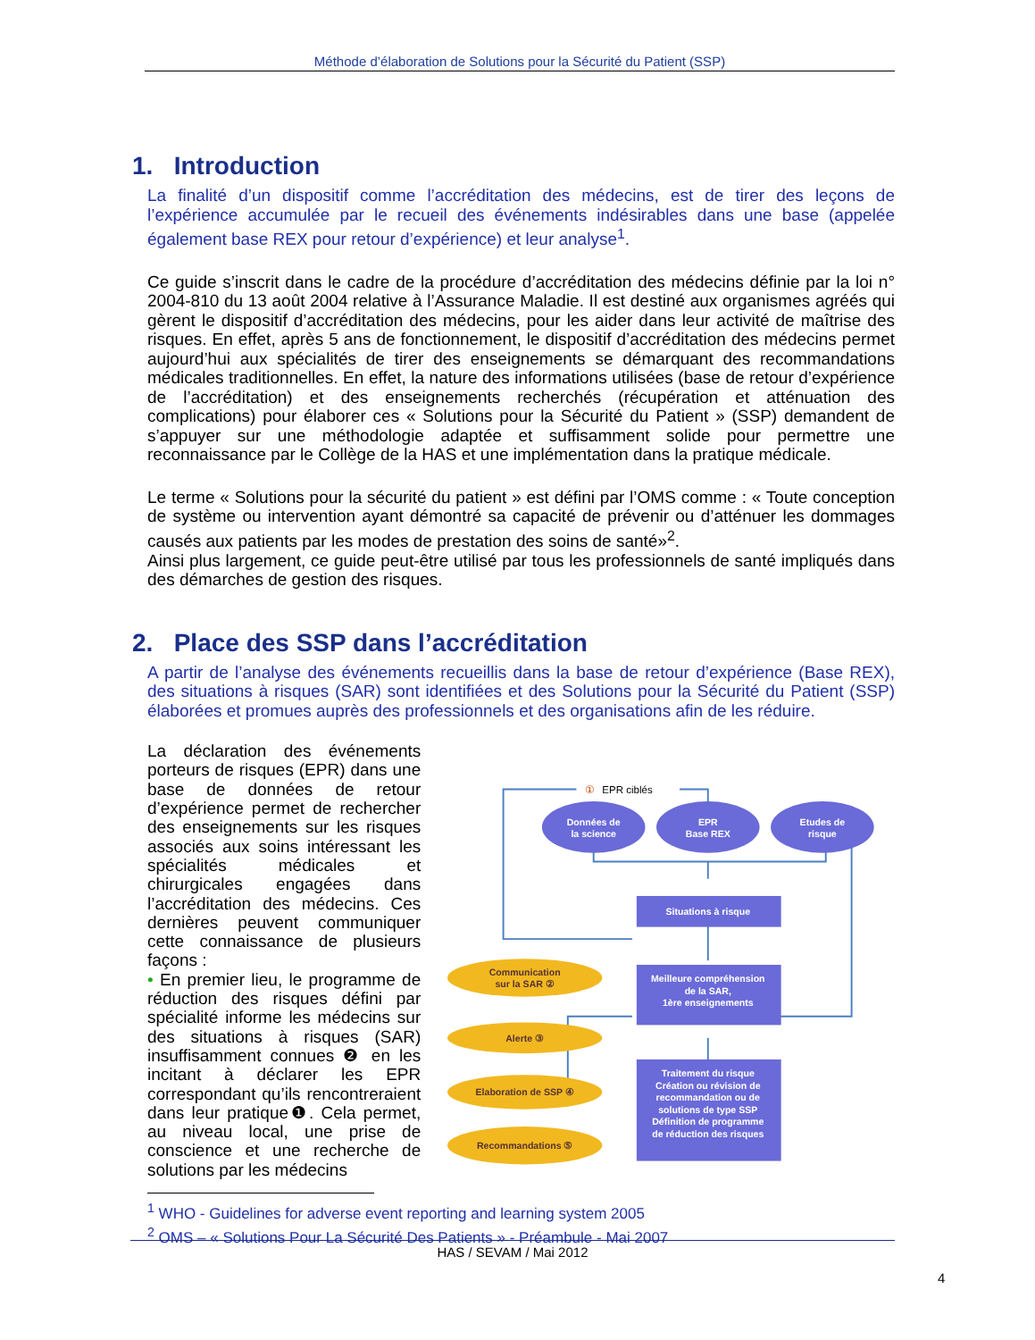Méthode d’élaboration de Solutions pour la Sécurité du Patient (SSP)
1. Introduction
La finalité d’un dispositif comme l’accréditation des médecins, est de tirer des leçons de l’expérience accumulée par le recueil des événements indésirables dans une base (appelée également base REX pour retour d’expérience) et leur analyse<sup>1</sup>.
Ce guide s’inscrit dans le cadre de la procédure d’accréditation des médecins définie par la loi n° 2004-810 du 13 août 2004 relative à l’Assurance Maladie. Il est destiné aux organismes agréés qui gèrent le dispositif d’accréditation des médecins, pour les aider dans leur activité de maîtrise des risques. En effet, après 5 ans de fonctionnement, le dispositif d’accréditation des médecins permet aujourd’hui aux spécialités de tirer des enseignements se démarquant des recommandations médicales traditionnelles. En effet, la nature des informations utilisées (base de retour d’expérience de l’accréditation) et des enseignements recherchés (récupération et atténuation des complications) pour élaborer ces « Solutions pour la Sécurité du Patient » (SSP) demandent de s’appuyer sur une méthodologie adaptée et suffisamment solide pour permettre une reconnaissance par le Collège de la HAS et une implémentation dans la pratique médicale.
Le terme « Solutions pour la sécurité du patient » est défini par l’OMS comme : « Toute conception de système ou intervention ayant démontré sa capacité de prévenir ou d’atténuer les dommages causés aux patients par les modes de prestation des soins de santé»<sup>2</sup>.
Ainsi plus largement, ce guide peut-être utilisé par tous les professionnels de santé impliqués dans des démarches de gestion des risques.
2. Place des SSP dans l’accréditation
A partir de l’analyse des événements recueillis dans la base de retour d’expérience (Base REX), des situations à risques (SAR) sont identifiées et des Solutions pour la Sécurité du Patient (SSP) élaborées et promues auprès des professionnels et des organisations afin de les réduire.
La déclaration des événements porteurs de risques (EPR) dans une base de données de retour d’expérience permet de rechercher des enseignements sur les risques associés aux soins intéressant les spécialités médicales et chirurgicales engagées dans l’accréditation des médecins. Ces dernières peuvent communiquer cette connaissance de plusieurs façons :
• En premier lieu, le programme de réduction des risques défini par spécialité informe les médecins sur des situations à risques (SAR) insuffisamment connues ❷ en les incitant à déclarer les EPR correspondant qu’ils rencontreraient dans leur pratique❶. Cela permet, au niveau local, une prise de conscience et une recherche de solutions par les médecins
①
EPR ciblés
Données de
la science
EPR
Base REX
Etudes de
risque
Situations à risque
Meilleure compréhension
de la SAR,
1ère enseignements
Traitement du risque
Création ou révision de
recommandation ou de
solutions de type SSP
Définition de programme
de réduction des risques
Communication
sur la SAR ②
Alerte ③
Elaboration de SSP ④
Recommandations ⑤
<sup>1</sup> WHO - Guidelines for adverse event reporting and learning system 2005
<sup>2</sup> OMS – « Solutions Pour La Sécurité Des Patients » - Préambule - Mai 2007
HAS / SEVAM / Mai 2012
4